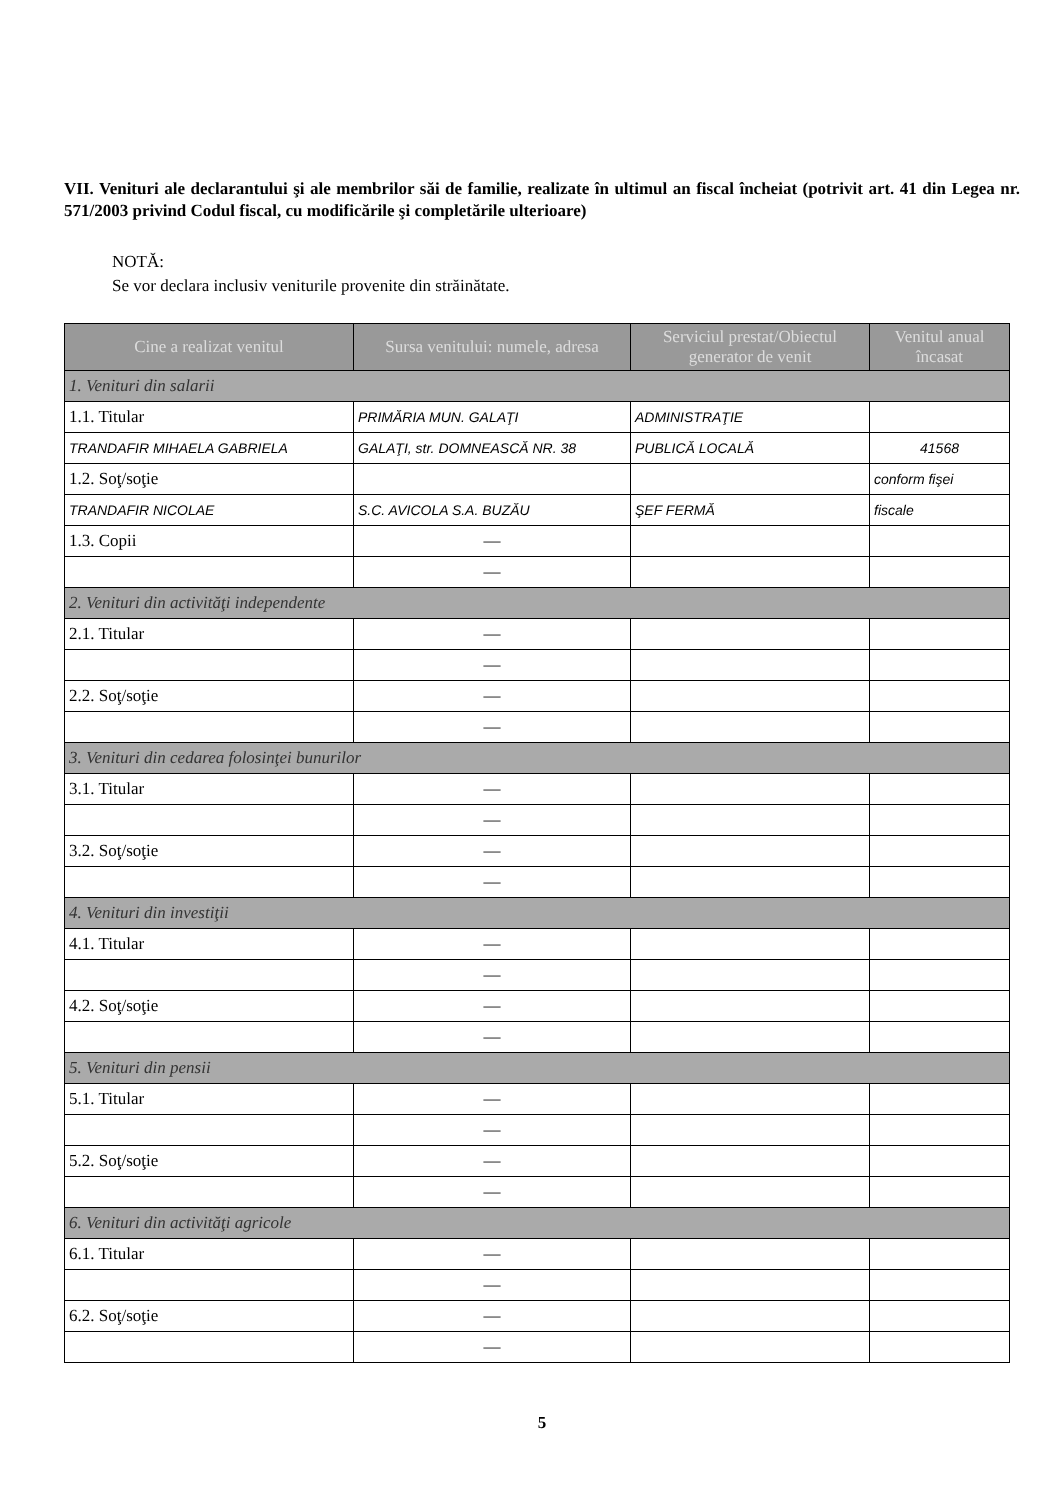VII. Venituri ale declarantului şi ale membrilor săi de familie, realizate în ultimul an fiscal încheiat (potrivit art. 41 din Legea nr. 571/2003 privind Codul fiscal, cu modificările şi completările ulterioare)
NOTĂ:
Se vor declara inclusiv veniturile provenite din străinătate.
| Cine a realizat venitul | Sursa venitului: numele, adresa | Serviciul prestat/Obiectul generator de venit | Venitul anual încasat |
| --- | --- | --- | --- |
| 1. Venituri din salarii | | | |
| 1.1. Titular | PRIMĂRIA MUN. GALAŢI | ADMINISTRAŢIE | |
| TRANDAFIR MIHAELA GABRIELA | GALAŢI, str. DOMNEASCĂ NR. 38 | PUBLICĂ LOCALĂ | 41568 |
| 1.2. Soţ/soţie | | | conform fişei |
| TRANDAFIR NICOLAE | S.C. AVICOLA S.A. BUZĂU | ŞEF FERMĂ | fiscale |
| 1.3. Copii | — | | |
| | — | | |
| 2. Venituri din activităţi independente | | | |
| 2.1. Titular | — | | |
| | — | | |
| 2.2. Soţ/soţie | — | | |
| | — | | |
| 3. Venituri din cedarea folosinţei bunurilor | | | |
| 3.1. Titular | — | | |
| | — | | |
| 3.2. Soţ/soţie | — | | |
| | — | | |
| 4. Venituri din investiţii | | | |
| 4.1. Titular | — | | |
| | — | | |
| 4.2. Soţ/soţie | — | | |
| | — | | |
| 5. Venituri din pensii | | | |
| 5.1. Titular | — | | |
| | — | | |
| 5.2. Soţ/soţie | — | | |
| | — | | |
| 6. Venituri din activităţi agricole | | | |
| 6.1. Titular | — | | |
| | — | | |
| 6.2. Soţ/soţie | — | | |
| | — | | |
5